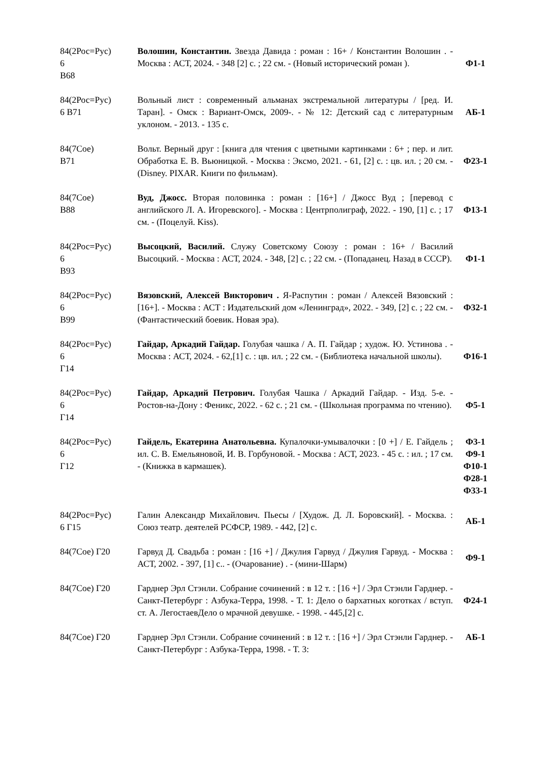| 84(2Рос=Рус) 6 В68 | Волошин, Константин. Звезда Давида : роман : 16+ / Константин Волошин . - Москва : АСТ, 2024. - 348 [2] с. ; 22 см. - (Новый исторический роман ). | Ф1-1 |
| 84(2Рос=Рус) 6 В71 | Вольный лист : современный альманах экстремальной литературы / [ред. И. Таран]. - Омск : Вариант-Омск, 2009-. - № 12: Детский сад с литературным уклоном. - 2013. - 135 с. | АБ-1 |
| 84(7Сое) В71 | Вольт. Верный друг : [книга для чтения с цветными картинками : 6+ ; пер. и лит. Обработка Е. В. Вьюницкой. - Москва : Эксмо, 2021. - 61, [2] с. : цв. ил. ; 20 см. - (Disney. PIXAR. Книги по фильмам). | Ф23-1 |
| 84(7Сое) В88 | Вуд, Джосс. Вторая половинка : роман : [16+] / Джосс Вуд ; [перевод с английского Л. А. Игоревского]. - Москва : Центрполиграф, 2022. - 190, [1] с. ; 17 см. - (Поцелуй. Kiss). | Ф13-1 |
| 84(2Рос=Рус) 6 В93 | Высоцкий, Василий. Служу Советскому Союзу : роман : 16+ / Василий Высоцкий. - Москва : АСТ, 2024. - 348, [2] с. ; 22 см. - (Попаданец. Назад в СССР). | Ф1-1 |
| 84(2Рос=Рус) 6 В99 | Вязовский, Алексей Викторович . Я-Распутин : роман / Алексей Вязовский : [16+]. - Москва : АСТ : Издательский дом «Ленинград», 2022. - 349, [2] с. ; 22 см. - (Фантастический боевик. Новая эра). | Ф32-1 |
| 84(2Рос=Рус) 6 Г14 | Гайдар, Аркадий Гайдар. Голубая чашка / А. П. Гайдар ; худож. Ю. Устинова . - Москва : АСТ, 2024. - 62,[1] с. : цв. ил. ; 22 см. - (Библиотека начальной школы). | Ф16-1 |
| 84(2Рос=Рус) 6 Г14 | Гайдар, Аркадий Петрович. Голубая Чашка / Аркадий Гайдар. - Изд. 5-е. - Ростов-на-Дону : Феникс, 2022. - 62 с. ; 21 см. - (Школьная программа по чтению). | Ф5-1 |
| 84(2Рос=Рус) 6 Г12 | Гайдель, Екатерина Анатольевна. Купалочки-умывалочки : [0 +] / Е. Гайдель ; ил. С. В. Емельяновой, И. В. Горбуновой. - Москва : АСТ, 2023. - 45 с. : ил. ; 17 см. - (Книжка в кармашек). | Ф3-1 Ф9-1 Ф10-1 Ф28-1 Ф33-1 |
| 84(2Рос=Рус) 6 Г15 | Галин Александр Михайлович. Пьесы / [Худож. Д. Л. Боровский]. - Москва. : Союз театр. деятелей РСФСР, 1989. - 442, [2] с. | АБ-1 |
| 84(7Сое) Г20 | Гарвуд Д. Свадьба : роман : [16 +] / Джулия Гарвуд / Джулия Гарвуд. - Москва : АСТ, 2002. - 397, [1] с.. - (Очарование) . - (мини-Шарм) | Ф9-1 |
| 84(7Сое) Г20 | Гарднер Эрл Стэнли. Собрание сочинений : в 12 т. : [16 +] / Эрл Стэнли Гарднер. - Санкт-Петербург : Азбука-Терра, 1998. - Т. 1: Дело о бархатных коготках / вступ. ст. А. ЛегостаевДело о мрачной девушке. - 1998. - 445,[2] с. | Ф24-1 |
| 84(7Сое) Г20 | Гарднер Эрл Стэнли. Собрание сочинений : в 12 т. : [16 +] / Эрл Стэнли Гарднер. - Санкт-Петербург : Азбука-Терра, 1998. - Т. 3: | АБ-1 |